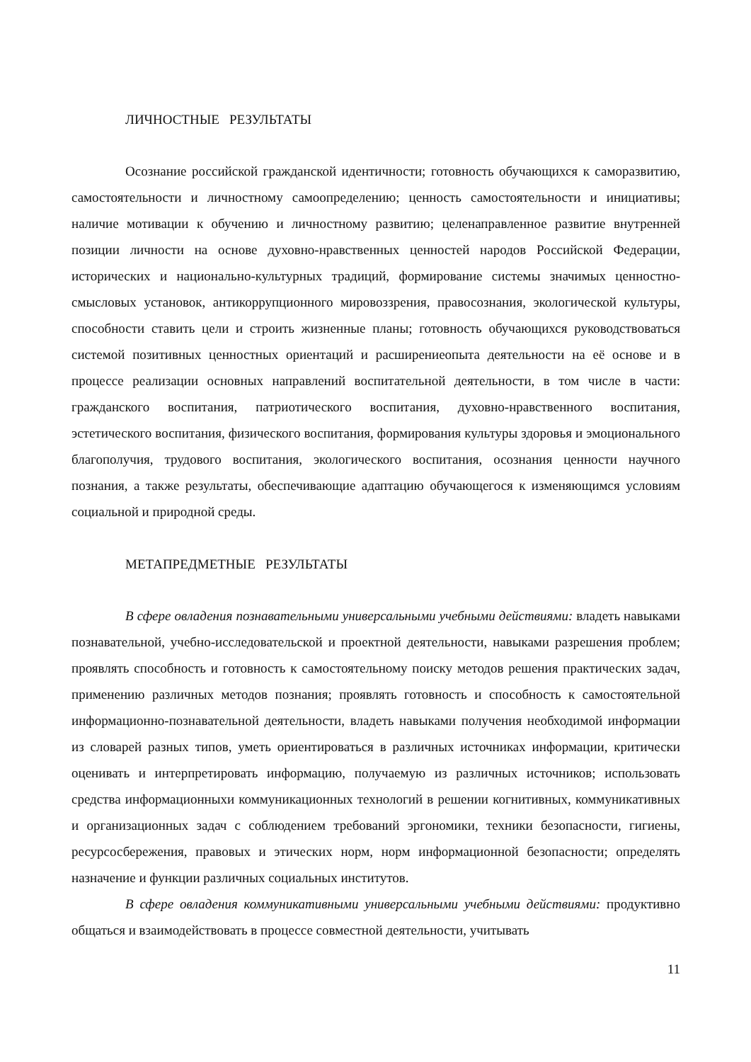ЛИЧНОСТНЫЕ РЕЗУЛЬТАТЫ
Осознание российской гражданской идентичности; готовность обучающихся к саморазвитию, самостоятельности и личностному самоопределению; ценность самостоятельности и инициативы; наличие мотивации к обучению и личностному развитию; целенаправленное развитие внутренней позиции личности на основе духовно-нравственных ценностей народов Российской Федерации, исторических и национально-культурных традиций, формирование системы значимых ценностно-смысловых установок, антикоррупционного мировоззрения, правосознания, экологической культуры, способности ставить цели и строить жизненные планы; готовность обучающихся руководствоваться системой позитивных ценностных ориентаций и расширениеопыта деятельности на её основе и в процессе реализации основных направлений воспитательной деятельности, в том числе в части: гражданского воспитания, патриотического воспитания, духовно-нравственного воспитания, эстетического воспитания, физического воспитания, формирования культуры здоровья и эмоционального благополучия, трудового воспитания, экологического воспитания, осознания ценности научного познания, а также результаты, обеспечивающие адаптацию обучающегося к изменяющимся условиям социальной и природной среды.
МЕТАПРЕДМЕТНЫЕ РЕЗУЛЬТАТЫ
В сфере овладения познавательными универсальными учебными действиями: владеть навыками познавательной, учебно-исследовательской и проектной деятельности, навыками разрешения проблем; проявлять способность и готовность к самостоятельному поиску методов решения практических задач, применению различных методов познания; проявлять готовность и способность к самостоятельной информационно-познавательной деятельности, владеть навыками получения необходимой информации из словарей разных типов, уметь ориентироваться в различных источниках информации, критически оценивать и интерпретировать информацию, получаемую из различных источников; использовать средства информационныхи коммуникационных технологий в решении когнитивных, коммуникативных и организационных задач с соблюдением требований эргономики, техники безопасности, гигиены, ресурсосбережения, правовых и этических норм, норм информационной безопасности; определять назначение и функции различных социальных институтов.
В сфере овладения коммуникативными универсальными учебными действиями: продуктивно общаться и взаимодействовать в процессе совместной деятельности, учитывать
11